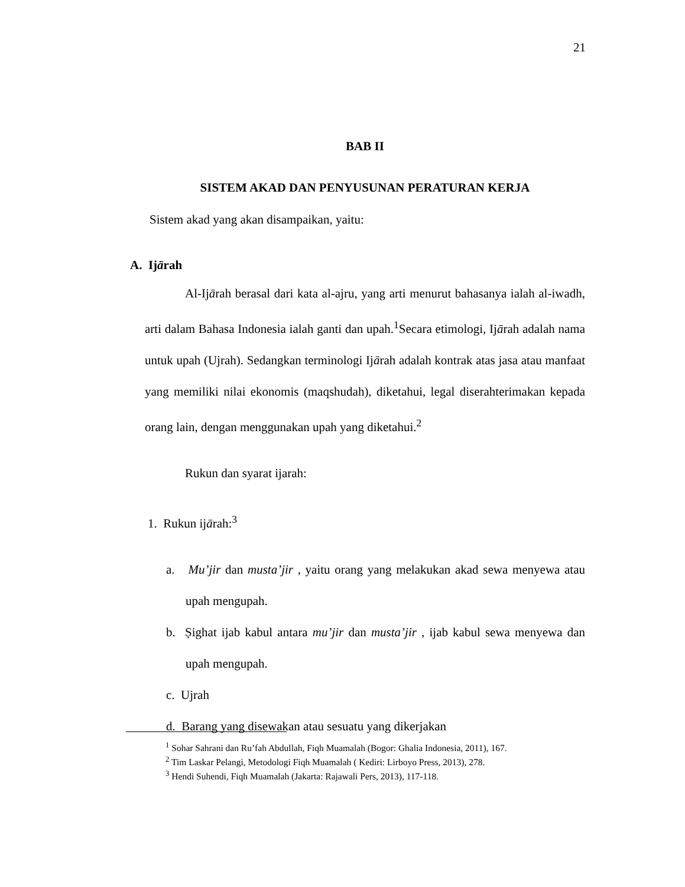21
BAB II
SISTEM AKAD DAN PENYUSUNAN PERATURAN KERJA
Sistem akad yang akan disampaikan, yaitu:
A. Ijārah
Al-Ijārah berasal dari kata al-ajru, yang arti menurut bahasanya ialah al-iwadh, arti dalam Bahasa Indonesia ialah ganti dan upah.<sup>1</sup>Secara etimologi, Ijārah adalah nama untuk upah (Ujrah). Sedangkan terminologi Ijārah adalah kontrak atas jasa atau manfaat yang memiliki nilai ekonomis (maqshudah), diketahui, legal diserahterimakan kepada orang lain, dengan menggunakan upah yang diketahui.<sup>2</sup>
Rukun dan syarat ijarah:
1. Rukun ijārah:<sup>3</sup>
a. Mu’jir dan musta’jir , yaitu orang yang melakukan akad sewa menyewa atau upah mengupah.
b. Ṣighat ijab kabul antara mu’jir dan musta’jir , ijab kabul sewa menyewa dan upah mengupah.
c. Ujrah
d. Barang yang disewakan atau sesuatu yang dikerjakan
<sup>1</sup> Sohar Sahrani dan Ru’fah Abdullah, Fiqh Muamalah (Bogor: Ghalia Indonesia, 2011), 167.
<sup>2</sup> Tim Laskar Pelangi, Metodologi Fiqh Muamalah ( Kediri: Lirboyo Press, 2013), 278.
<sup>3</sup> Hendi Suhendi, Fiqh Muamalah (Jakarta: Rajawali Pers, 2013), 117-118.